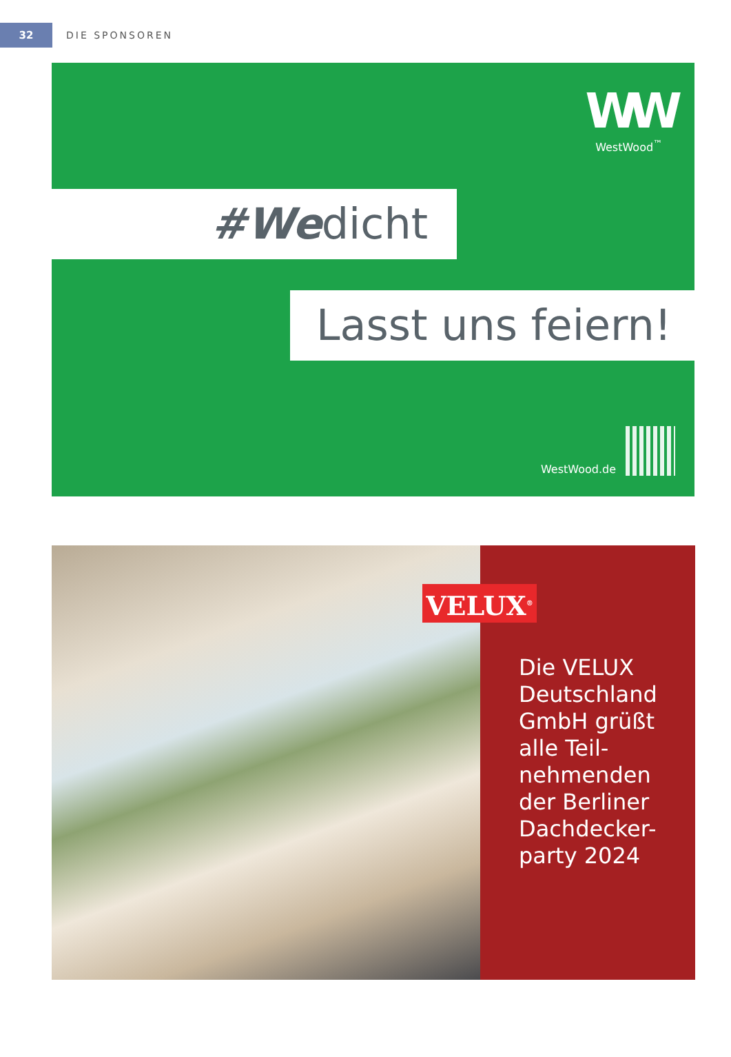32
DIE SPONSOREN
WW
WestWood<sup>™</sup>
#Wedicht
Lasst uns feiern!
WestWood.de
VELUX<sup>®</sup>
Die VELUX
Deutschland
GmbH grüßt
alle Teil-
nehmenden
der Berliner
Dachdecker-
party 2024